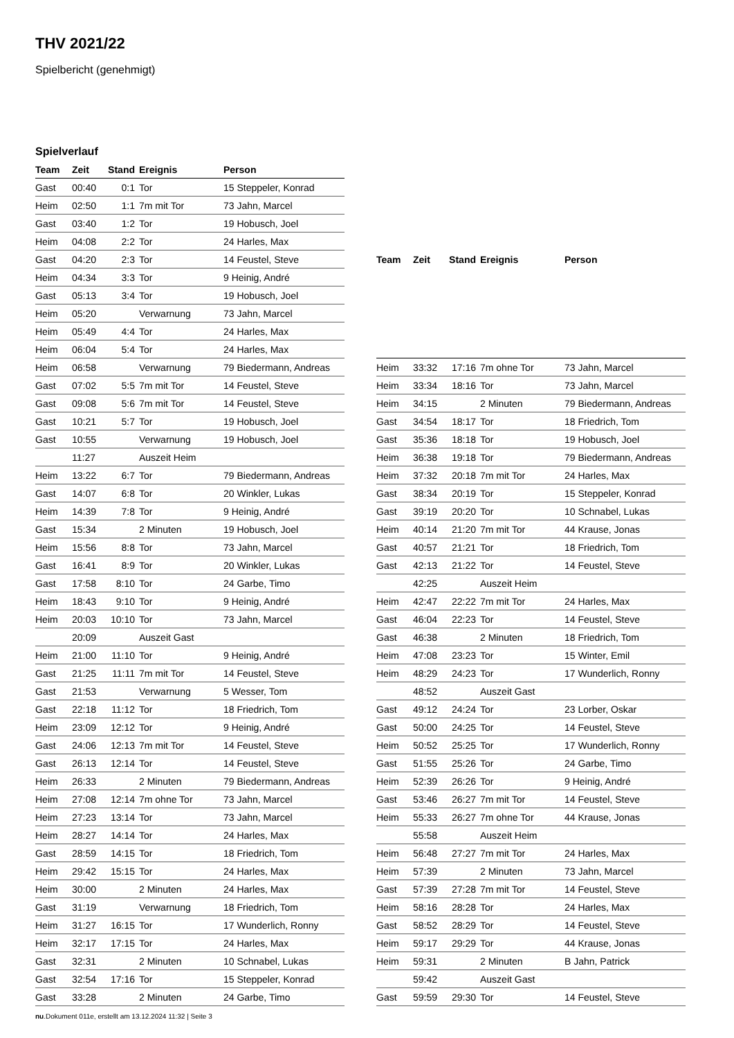THV 2021/22
Spielbericht (genehmigt)
Spielverlauf
| Team | Zeit | Stand | Ereignis | Person |
| --- | --- | --- | --- | --- |
| Gast | 00:40 | 0:1 | Tor | 15 Steppeler, Konrad |
| Heim | 02:50 | 1:1 | 7m mit Tor | 73 Jahn, Marcel |
| Gast | 03:40 | 1:2 | Tor | 19 Hobusch, Joel |
| Heim | 04:08 | 2:2 | Tor | 24 Harles, Max |
| Gast | 04:20 | 2:3 | Tor | 14 Feustel, Steve |
| Heim | 04:34 | 3:3 | Tor | 9 Heinig, André |
| Gast | 05:13 | 3:4 | Tor | 19 Hobusch, Joel |
| Heim | 05:20 | | Verwarnung | 73 Jahn, Marcel |
| Heim | 05:49 | 4:4 | Tor | 24 Harles, Max |
| Heim | 06:04 | 5:4 | Tor | 24 Harles, Max |
| Heim | 06:58 | | Verwarnung | 79 Biedermann, Andreas |
| Gast | 07:02 | 5:5 | 7m mit Tor | 14 Feustel, Steve |
| Gast | 09:08 | 5:6 | 7m mit Tor | 14 Feustel, Steve |
| Gast | 10:21 | 5:7 | Tor | 19 Hobusch, Joel |
| Gast | 10:55 | | Verwarnung | 19 Hobusch, Joel |
| | 11:27 | | Auszeit Heim | |
| Heim | 13:22 | 6:7 | Tor | 79 Biedermann, Andreas |
| Gast | 14:07 | 6:8 | Tor | 20 Winkler, Lukas |
| Heim | 14:39 | 7:8 | Tor | 9 Heinig, André |
| Gast | 15:34 | | 2 Minuten | 19 Hobusch, Joel |
| Heim | 15:56 | 8:8 | Tor | 73 Jahn, Marcel |
| Gast | 16:41 | 8:9 | Tor | 20 Winkler, Lukas |
| Gast | 17:58 | 8:10 | Tor | 24 Garbe, Timo |
| Heim | 18:43 | 9:10 | Tor | 9 Heinig, André |
| Heim | 20:03 | 10:10 | Tor | 73 Jahn, Marcel |
| | 20:09 | | Auszeit Gast | |
| Heim | 21:00 | 11:10 | Tor | 9 Heinig, André |
| Gast | 21:25 | 11:11 | 7m mit Tor | 14 Feustel, Steve |
| Gast | 21:53 | | Verwarnung | 5 Wesser, Tom |
| Gast | 22:18 | 11:12 | Tor | 18 Friedrich, Tom |
| Heim | 23:09 | 12:12 | Tor | 9 Heinig, André |
| Gast | 24:06 | 12:13 | 7m mit Tor | 14 Feustel, Steve |
| Gast | 26:13 | 12:14 | Tor | 14 Feustel, Steve |
| Heim | 26:33 | | 2 Minuten | 79 Biedermann, Andreas |
| Heim | 27:08 | 12:14 | 7m ohne Tor | 73 Jahn, Marcel |
| Heim | 27:23 | 13:14 | Tor | 73 Jahn, Marcel |
| Heim | 28:27 | 14:14 | Tor | 24 Harles, Max |
| Gast | 28:59 | 14:15 | Tor | 18 Friedrich, Tom |
| Heim | 29:42 | 15:15 | Tor | 24 Harles, Max |
| Heim | 30:00 | | 2 Minuten | 24 Harles, Max |
| Gast | 31:19 | | Verwarnung | 18 Friedrich, Tom |
| Heim | 31:27 | 16:15 | Tor | 17 Wunderlich, Ronny |
| Heim | 32:17 | 17:15 | Tor | 24 Harles, Max |
| Gast | 32:31 | | 2 Minuten | 10 Schnabel, Lukas |
| Gast | 32:54 | 17:16 | Tor | 15 Steppeler, Konrad |
| Gast | 33:28 | | 2 Minuten | 24 Garbe, Timo |
| Team | Zeit | Stand | Ereignis | Person |
| --- | --- | --- | --- | --- |
| Heim | 33:32 | 17:16 | 7m ohne Tor | 73 Jahn, Marcel |
| Heim | 33:34 | 18:16 | Tor | 73 Jahn, Marcel |
| Heim | 34:15 | | 2 Minuten | 79 Biedermann, Andreas |
| Gast | 34:54 | 18:17 | Tor | 18 Friedrich, Tom |
| Gast | 35:36 | 18:18 | Tor | 19 Hobusch, Joel |
| Heim | 36:38 | 19:18 | Tor | 79 Biedermann, Andreas |
| Heim | 37:32 | 20:18 | 7m mit Tor | 24 Harles, Max |
| Gast | 38:34 | 20:19 | Tor | 15 Steppeler, Konrad |
| Gast | 39:19 | 20:20 | Tor | 10 Schnabel, Lukas |
| Heim | 40:14 | 21:20 | 7m mit Tor | 44 Krause, Jonas |
| Gast | 40:57 | 21:21 | Tor | 18 Friedrich, Tom |
| Gast | 42:13 | 21:22 | Tor | 14 Feustel, Steve |
| | 42:25 | | Auszeit Heim | |
| Heim | 42:47 | 22:22 | 7m mit Tor | 24 Harles, Max |
| Gast | 46:04 | 22:23 | Tor | 14 Feustel, Steve |
| Gast | 46:38 | | 2 Minuten | 18 Friedrich, Tom |
| Heim | 47:08 | 23:23 | Tor | 15 Winter, Emil |
| Heim | 48:29 | 24:23 | Tor | 17 Wunderlich, Ronny |
| | 48:52 | | Auszeit Gast | |
| Gast | 49:12 | 24:24 | Tor | 23 Lorber, Oskar |
| Gast | 50:00 | 24:25 | Tor | 14 Feustel, Steve |
| Heim | 50:52 | 25:25 | Tor | 17 Wunderlich, Ronny |
| Gast | 51:55 | 25:26 | Tor | 24 Garbe, Timo |
| Heim | 52:39 | 26:26 | Tor | 9 Heinig, André |
| Gast | 53:46 | 26:27 | 7m mit Tor | 14 Feustel, Steve |
| Heim | 55:33 | 26:27 | 7m ohne Tor | 44 Krause, Jonas |
| | 55:58 | | Auszeit Heim | |
| Heim | 56:48 | 27:27 | 7m mit Tor | 24 Harles, Max |
| Heim | 57:39 | | 2 Minuten | 73 Jahn, Marcel |
| Gast | 57:39 | 27:28 | 7m mit Tor | 14 Feustel, Steve |
| Heim | 58:16 | 28:28 | Tor | 24 Harles, Max |
| Gast | 58:52 | 28:29 | Tor | 14 Feustel, Steve |
| Heim | 59:17 | 29:29 | Tor | 44 Krause, Jonas |
| Heim | 59:31 | | 2 Minuten | B Jahn, Patrick |
| | 59:42 | | Auszeit Gast | |
| Gast | 59:59 | 29:30 | Tor | 14 Feustel, Steve |
nu.Dokument 011e, erstellt am 13.12.2024 11:32 | Seite 3